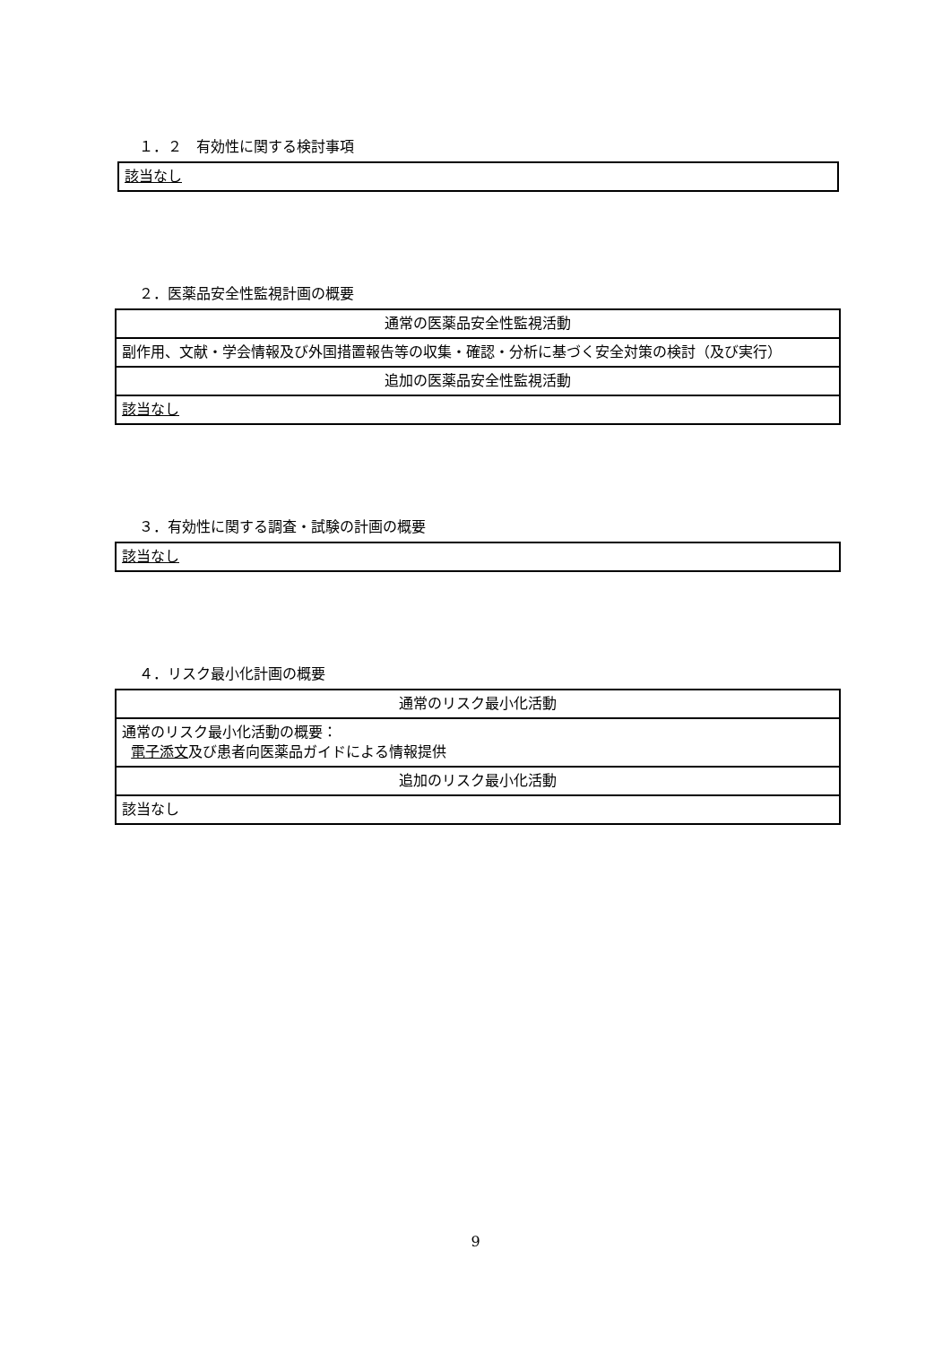１．２　有効性に関する検討事項
| 該当なし |
２．医薬品安全性監視計画の概要
| 通常の医薬品安全性監視活動 |
| 副作用、文献・学会情報及び外国措置報告等の収集・確認・分析に基づく安全対策の検討（及び実行） |
| 追加の医薬品安全性監視活動 |
| 該当なし |
３．有効性に関する調査・試験の計画の概要
| 該当なし |
４．リスク最小化計画の概要
| 通常のリスク最小化活動 |
| 通常のリスク最小化活動の概要： 電子添文 及び患者向医薬品ガイドによる情報提供 |
| 追加のリスク最小化活動 |
| 該当なし |
9